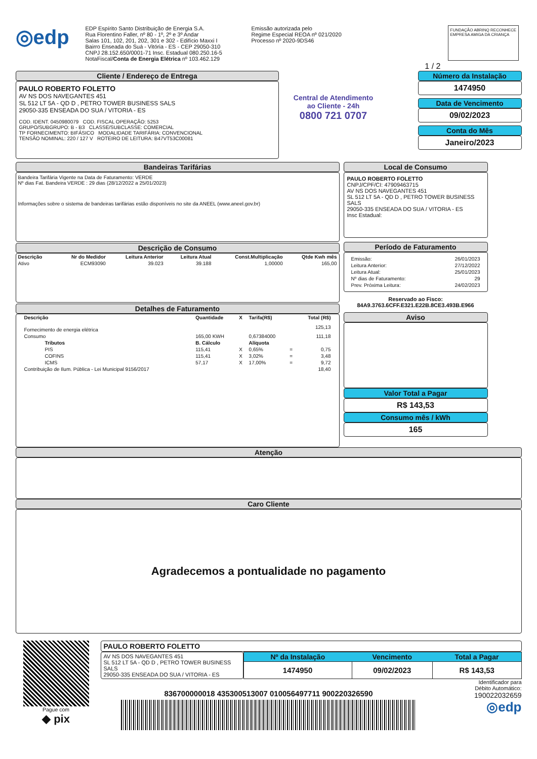◎edp
EDP Espírito Santo Distribuição de Energia S.A.
Rua Florentino Faller, nº 80 - 1º, 2º e 3º Andar
Salas 101, 102, 201, 202, 301 e 302 - Edifício Maxxi I
Bairro Enseada do Suá - Vitória - ES - CEP 29050-310
CNPJ 28.152.650/0001-71 Insc. Estadual 080.250.16-5
NotaFiscal/Conta de Energia Elétrica nº 103.462.129
Emissão autorizada pelo
Regime Especial REOA nº 021/2020
Processo nº 2020-9DS46
FUNDAÇÃO ABRINQ RECONHECE
EMPRESA AMIGA DA CRIANÇA
1 / 2
Cliente / Endereço de Entrega
PAULO ROBERTO FOLETTO
AV NS DOS NAVEGANTES 451
SL 512 LT 5A - QD D , PETRO TOWER BUSINESS SALS
29050-335 ENSEADA DO SUA / VITORIA - ES
COD. IDENT. 0450980079 COD. FISCAL OPERAÇÃO: 5253
GRUPO/SUBGRUPO: B - B3 CLASSE/SUBCLASSE: COMERCIAL
TP FORNECIMENTO: BIFÁSICO MODALIDADE TARIFÁRIA: CONVENCIONAL
TENSÃO NOMINAL: 220 / 127 V ROTEIRO DE LEITURA: B47VT53C00081
Central de Atendimento
ao Cliente - 24h
0800 721 0707
Número da Instalação
1474950
Data de Vencimento
09/02/2023
Conta do Mês
Janeiro/2023
Bandeiras Tarifárias
Bandeira Tarifária Vigente na Data de Faturamento: VERDE
Nº dias Fat. Bandeira VERDE : 29 dias (28/12/2022 a 25/01/2023)
Informações sobre o sistema de bandeiras tarifárias estão disponíveis no site da ANEEL (www.aneel.gov.br)
Descrição de Consumo
| Descrição | Nr do Medidor | Leitura Anterior | Leitura Atual | Const.Multiplicação | Qtde Kwh mês |
| --- | --- | --- | --- | --- | --- |
| Ativo | ECM93090 | 39.023 | 39.188 | 1,00000 | 165,00 |
Detalhes de Faturamento
| Descrição | Quantidade | X | Tarifa(R$) | | Total (R$) |
| --- | --- | --- | --- | --- | --- |
| Fornecimento de energia elétrica | | | | | 125,13 |
| Consumo | 165,00 KWH | | 0,67384000 | | 111,18 |
| Tributos | B. Cálculo | | Alíquota | | |
| PIS | 115,41 | X | 0,65% | = | 0,75 |
| COFINS | 115,41 | X | 3,02% | = | 3,48 |
| ICMS | 57,17 | X | 17,00% | = | 9,72 |
| Contribuição de Ilum. Pública - Lei Municipal 9156/2017 | | | | | 18,40 |
Local de Consumo
PAULO ROBERTO FOLETTO
CNPJ/CPF/CI: 47909463715
AV NS DOS NAVEGANTES 451
SL 512 LT 5A - QD D , PETRO TOWER BUSINESS SALS
29050-335 ENSEADA DO SUA / VITORIA - ES
Insc Estadual:
Período de Faturamento
| Emissão: | 26/01/2023 |
| Leitura Anterior: | 27/12/2022 |
| Leitura Atual: | 25/01/2023 |
| Nº dias de Faturamento: | 29 |
| Prev. Próxima Leitura: | 24/02/2023 |
Reservado ao Fisco:
84A9.3763.6CFF.E321.E22B.8CE3.493B.E966
Aviso
Valor Total a Pagar
R$ 143,53
Consumo mês / kWh
165
Atenção
Caro Cliente
Agradecemos a pontualidade no pagamento
Pague com
◆ pix
PAULO ROBERTO FOLETTO
AV NS DOS NAVEGANTES 451
SL 512 LT 5A - QD D , PETRO TOWER BUSINESS SALS
29050-335 ENSEADA DO SUA / VITORIA - ES
| Nº da Instalação | Vencimento | Total a Pagar |
| --- | --- | --- |
| 1474950 | 09/02/2023 | R$ 143,53 |
836700000018 435300513007 010056497711 900220326590
Identificador para
Débito Automático:
190022032659
◎edp